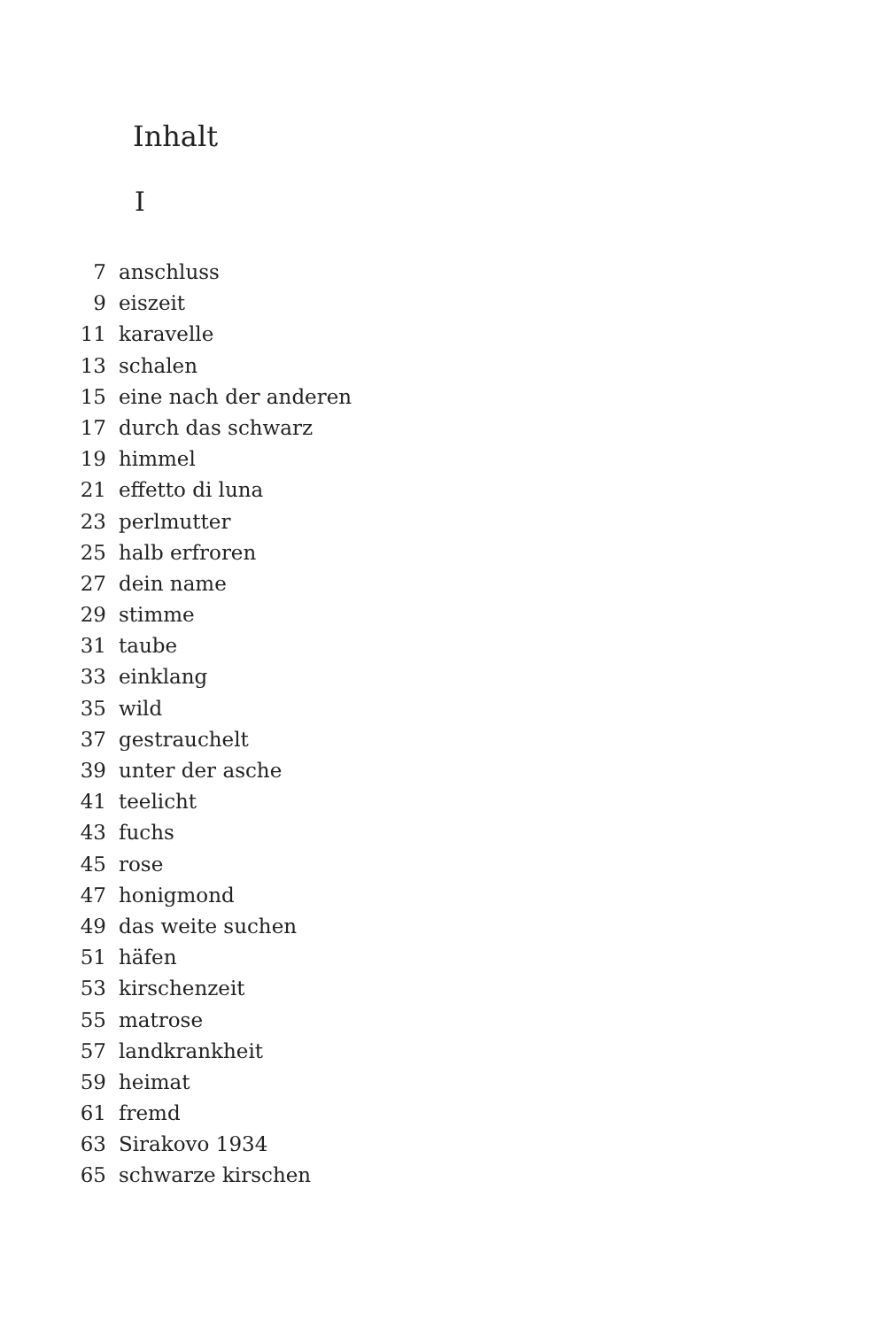Inhalt
I
7 anschluss
9 eiszeit
11 karavelle
13 schalen
15 eine nach der anderen
17 durch das schwarz
19 himmel
21 effetto di luna
23 perlmutter
25 halb erfroren
27 dein name
29 stimme
31 taube
33 einklang
35 wild
37 gestrauchelt
39 unter der asche
41 teelicht
43 fuchs
45 rose
47 honigmond
49 das weite suchen
51 häfen
53 kirschenzeit
55 matrose
57 landkrankheit
59 heimat
61 fremd
63 Sirakovo 1934
65 schwarze kirschen